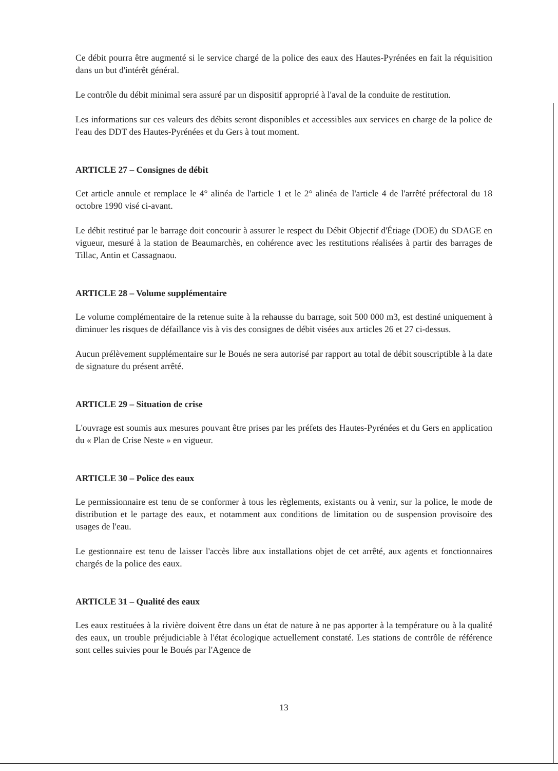Ce débit pourra être augmenté si le service chargé de la police des eaux des Hautes-Pyrénées en fait la réquisition dans un but d'intérêt général.
Le contrôle du débit minimal sera assuré par un dispositif approprié à l'aval de la conduite de restitution.
Les informations sur ces valeurs des débits seront disponibles et accessibles aux services en charge de la police de l'eau des DDT des Hautes-Pyrénées et du Gers à tout moment.
ARTICLE 27 – Consignes de débit
Cet article annule et remplace le 4° alinéa de l'article 1 et le 2° alinéa de l'article 4 de l'arrêté préfectoral du 18 octobre 1990 visé ci-avant.
Le débit restitué par le barrage doit concourir à assurer le respect du Débit Objectif d'Étiage (DOE) du SDAGE en vigueur, mesuré à la station de Beaumarchès, en cohérence avec les restitutions réalisées à partir des barrages de Tillac, Antin et Cassagnaou.
ARTICLE 28 – Volume supplémentaire
Le volume complémentaire de la retenue suite à la rehausse du barrage, soit 500 000 m3, est destiné uniquement à diminuer les risques de défaillance vis à vis des consignes de débit visées aux articles 26 et 27 ci-dessus.
Aucun prélèvement supplémentaire sur le Boués ne sera autorisé par rapport au total de débit souscriptible à la date de signature du présent arrêté.
ARTICLE 29 – Situation de crise
L'ouvrage est soumis aux mesures pouvant être prises par les préfets des Hautes-Pyrénées et du Gers en application du « Plan de Crise Neste » en vigueur.
ARTICLE 30 – Police des eaux
Le permissionnaire est tenu de se conformer à tous les règlements, existants ou à venir, sur la police, le mode de distribution et le partage des eaux, et notamment aux conditions de limitation ou de suspension provisoire des usages de l'eau.
Le gestionnaire est tenu de laisser l'accès libre aux installations objet de cet arrêté, aux agents et fonctionnaires chargés de la police des eaux.
ARTICLE 31 – Qualité des eaux
Les eaux restituées à la rivière doivent être dans un état de nature à ne pas apporter à la température ou à la qualité des eaux, un trouble préjudiciable à l'état écologique actuellement constaté. Les stations de contrôle de référence sont celles suivies pour le Boués par l'Agence de
13